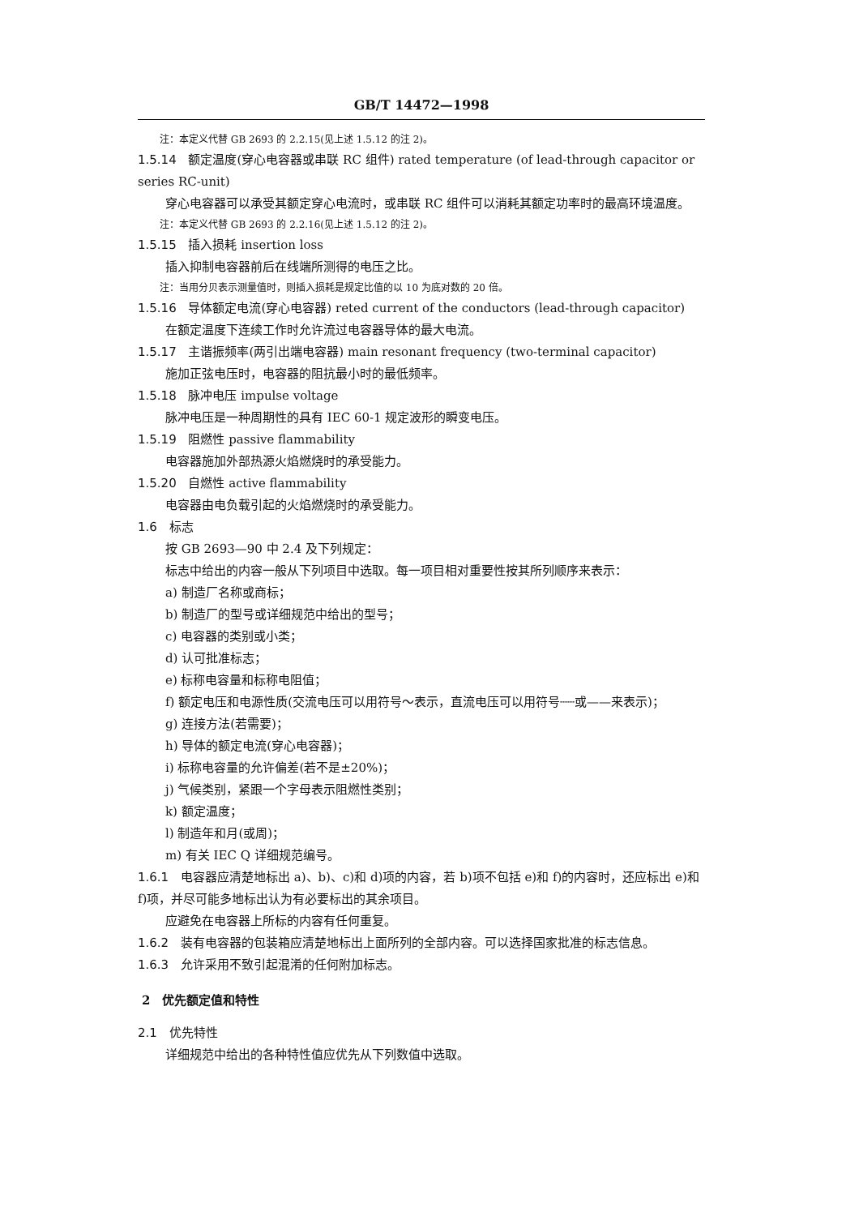GB/T 14472—1998
注：本定义代替 GB 2693 的 2.2.15(见上述 1.5.12 的注 2)。
1.5.14 额定温度(穿心电容器或串联 RC 组件) rated temperature (of lead-through capacitor or series RC-unit)
穿心电容器可以承受其额定穿心电流时，或串联 RC 组件可以消耗其额定功率时的最高环境温度。
注：本定义代替 GB 2693 的 2.2.16(见上述 1.5.12 的注 2)。
1.5.15 插入损耗 insertion loss
插入抑制电容器前后在线端所测得的电压之比。
注：当用分贝表示测量值时，则插入损耗是规定比值的以 10 为底对数的 20 倍。
1.5.16 导体额定电流(穿心电容器) reted current of the conductors (lead-through capacitor)
在额定温度下连续工作时允许流过电容器导体的最大电流。
1.5.17 主谐振频率(两引出端电容器) main resonant frequency (two-terminal capacitor)
施加正弦电压时，电容器的阻抗最小时的最低频率。
1.5.18 脉冲电压 impulse voltage
脉冲电压是一种周期性的具有 IEC 60-1 规定波形的瞬变电压。
1.5.19 阻燃性 passive flammability
电容器施加外部热源火焰燃烧时的承受能力。
1.5.20 自燃性 active flammability
电容器由电负载引起的火焰燃烧时的承受能力。
1.6 标志
按 GB 2693—90 中 2.4 及下列规定：
标志中给出的内容一般从下列项目中选取。每一项目相对重要性按其所列顺序来表示：
a) 制造厂名称或商标；
b) 制造厂的型号或详细规范中给出的型号；
c) 电容器的类别或小类；
d) 认可批准标志；
e) 标称电容量和标称电阻值；
f) 额定电压和电源性质(交流电压可以用符号～表示，直流电压可以用符号┄┄或——来表示)；
g) 连接方法(若需要)；
h) 导体的额定电流(穿心电容器)；
i) 标称电容量的允许偏差(若不是±20%)；
j) 气候类别，紧跟一个字母表示阻燃性类别；
k) 额定温度；
l) 制造年和月(或周)；
m) 有关 IEC Q 详细规范编号。
1.6.1 电容器应清楚地标出 a)、b)、c)和 d)项的内容，若 b)项不包括 e)和 f)的内容时，还应标出 e)和 f)项，并尽可能多地标出认为有必要标出的其余项目。
应避免在电容器上所标的内容有任何重复。
1.6.2 装有电容器的包装箱应清楚地标出上面所列的全部内容。可以选择国家批准的标志信息。
1.6.3 允许采用不致引起混淆的任何附加标志。
2　优先额定值和特性
2.1 优先特性
详细规范中给出的各种特性值应优先从下列数值中选取。